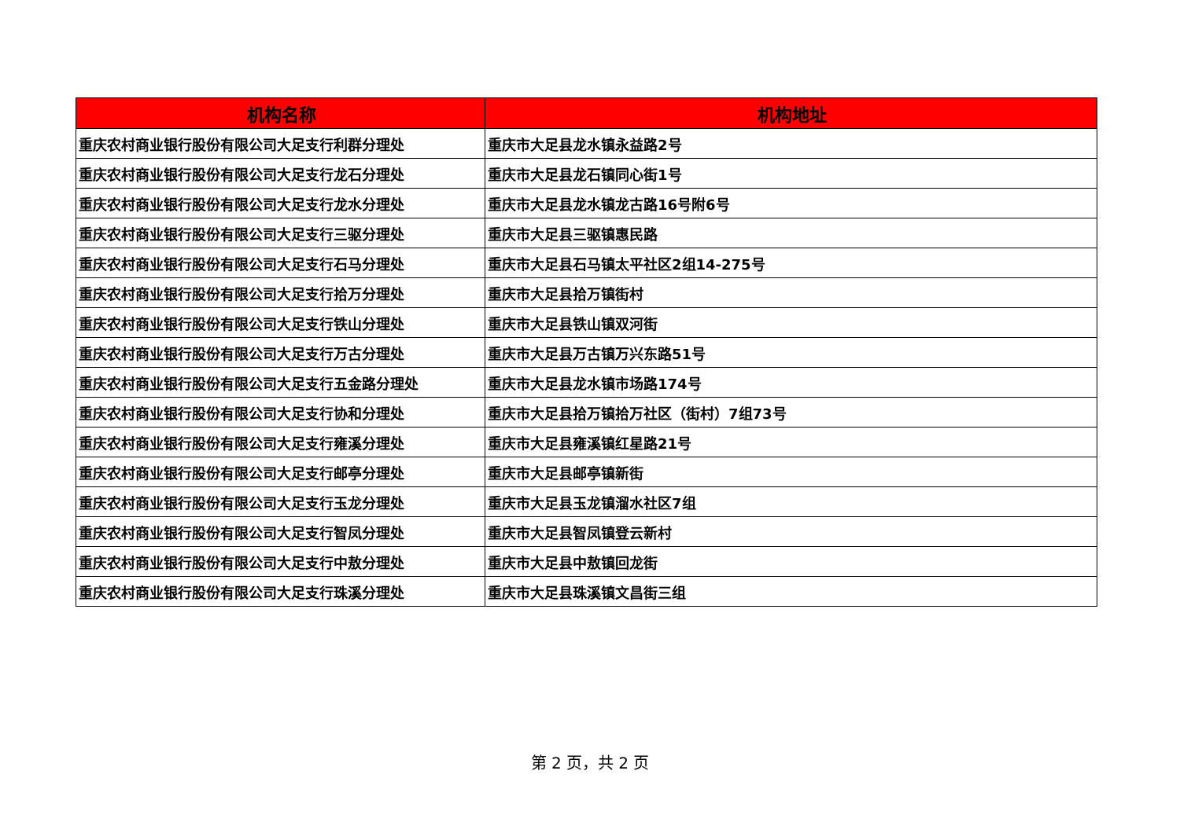| 机构名称 | 机构地址 |
| --- | --- |
| 重庆农村商业银行股份有限公司大足支行利群分理处 | 重庆市大足县龙水镇永益路2号 |
| 重庆农村商业银行股份有限公司大足支行龙石分理处 | 重庆市大足县龙石镇同心街1号 |
| 重庆农村商业银行股份有限公司大足支行龙水分理处 | 重庆市大足县龙水镇龙古路16号附6号 |
| 重庆农村商业银行股份有限公司大足支行三驱分理处 | 重庆市大足县三驱镇惠民路 |
| 重庆农村商业银行股份有限公司大足支行石马分理处 | 重庆市大足县石马镇太平社区2组14-275号 |
| 重庆农村商业银行股份有限公司大足支行拾万分理处 | 重庆市大足县拾万镇街村 |
| 重庆农村商业银行股份有限公司大足支行铁山分理处 | 重庆市大足县铁山镇双河街 |
| 重庆农村商业银行股份有限公司大足支行万古分理处 | 重庆市大足县万古镇万兴东路51号 |
| 重庆农村商业银行股份有限公司大足支行五金路分理处 | 重庆市大足县龙水镇市场路174号 |
| 重庆农村商业银行股份有限公司大足支行协和分理处 | 重庆市大足县拾万镇拾万社区（街村）7组73号 |
| 重庆农村商业银行股份有限公司大足支行雍溪分理处 | 重庆市大足县雍溪镇红星路21号 |
| 重庆农村商业银行股份有限公司大足支行邮亭分理处 | 重庆市大足县邮亭镇新街 |
| 重庆农村商业银行股份有限公司大足支行玉龙分理处 | 重庆市大足县玉龙镇溜水社区7组 |
| 重庆农村商业银行股份有限公司大足支行智凤分理处 | 重庆市大足县智凤镇登云新村 |
| 重庆农村商业银行股份有限公司大足支行中敖分理处 | 重庆市大足县中敖镇回龙街 |
| 重庆农村商业银行股份有限公司大足支行珠溪分理处 | 重庆市大足县珠溪镇文昌街三组 |
第 2 页，共 2 页